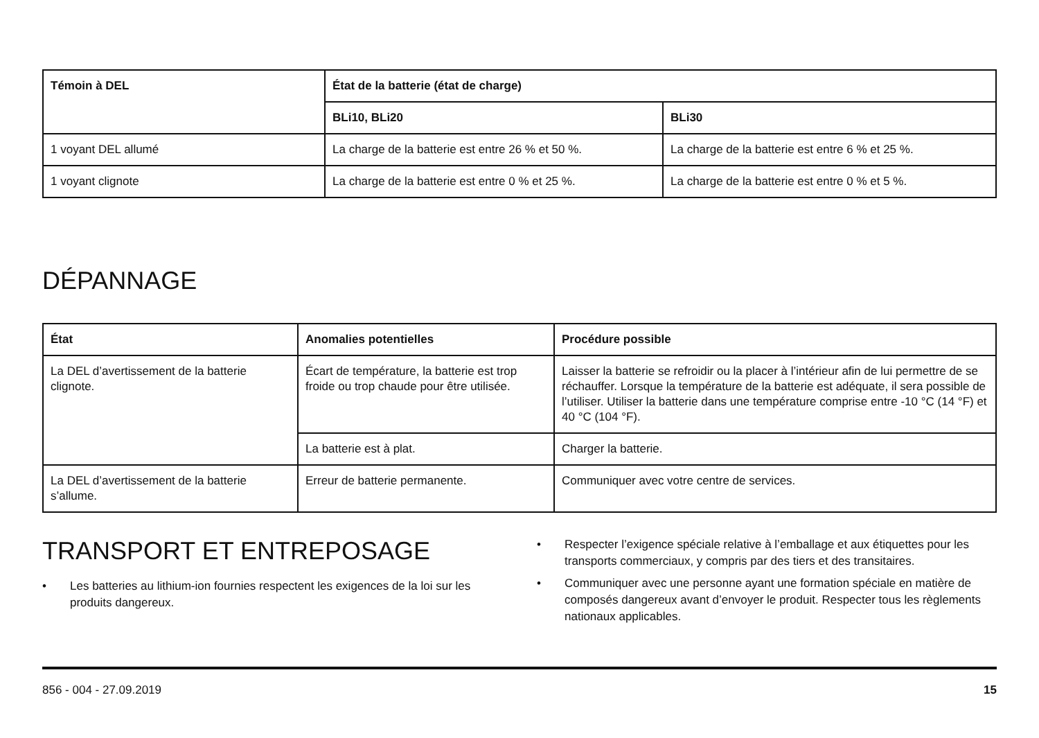| Témoin à DEL | État de la batterie (état de charge) | |
| --- | --- | --- |
| | BLi10, BLi20 | BLi30 |
| 1 voyant DEL allumé | La charge de la batterie est entre 26 % et 50 %. | La charge de la batterie est entre 6 % et 25 %. |
| 1 voyant clignote | La charge de la batterie est entre 0 % et 25 %. | La charge de la batterie est entre 0 % et 5 %. |
DÉPANNAGE
| État | Anomalies potentielles | Procédure possible |
| --- | --- | --- |
| La DEL d’avertissement de la batterie clignote. | Écart de température, la batterie est trop froide ou trop chaude pour être utilisée. | Laisser la batterie se refroidir ou la placer à l’intérieur afin de lui permettre de se réchauffer. Lorsque la température de la batterie est adéquate, il sera possible de l’utiliser. Utiliser la batterie dans une température comprise entre -10 °C (14 °F) et 40 °C (104 °F). |
| | La batterie est à plat. | Charger la batterie. |
| La DEL d’avertissement de la batterie s’allume. | Erreur de batterie permanente. | Communiquer avec votre centre de services. |
TRANSPORT ET ENTREPOSAGE
• Les batteries au lithium-ion fournies respectent les exigences de la loi sur les produits dangereux.
• Respecter l’exigence spéciale relative à l’emballage et aux étiquettes pour les transports commerciaux, y compris par des tiers et des transitaires.
• Communiquer avec une personne ayant une formation spéciale en matière de composés dangereux avant d’envoyer le produit. Respecter tous les règlements nationaux applicables.
856 - 004 - 27.09.2019 15